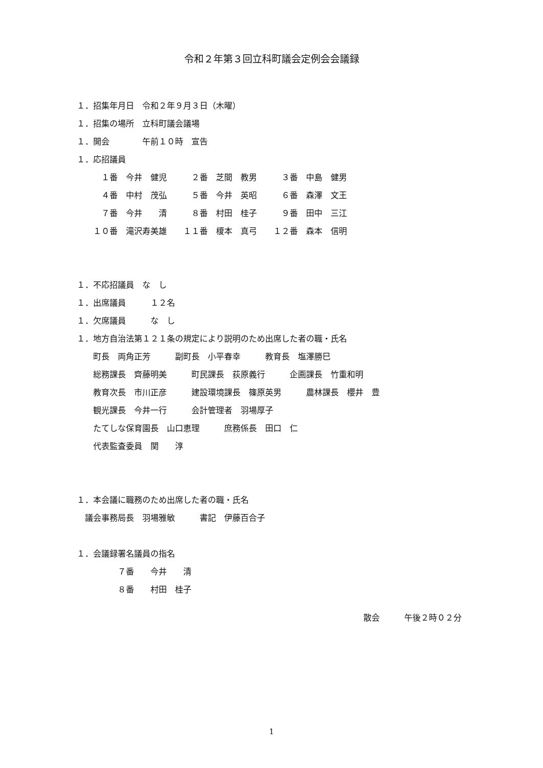令和２年第３回立科町議会定例会会議録
１．招集年月日　令和２年９月３日（木曜）
１．招集の場所　立科町議会議場
１．開会　　　　午前１０時　宣告
１．応招議員
　　　１番　今井　健児　　　２番　芝間　教男　　　３番　中島　健男
　　　４番　中村　茂弘　　　５番　今井　英昭　　　６番　森澤　文王
　　　７番　今井　　清　　　８番　村田　桂子　　　９番　田中　三江
　　１０番　滝沢寿美雄　　１１番　榎本　真弓　　１２番　森本　信明
１．不応招議員　な　し
１．出席議員　　　１２名
１．欠席議員　　　な　し
１．地方自治法第１２１条の規定により説明のため出席した者の職・氏名
　　町長　両角正芳　　　副町長　小平春幸　　　教育長　塩澤勝巳
　　総務課長　齊藤明美　　　町民課長　荻原義行　　　企画課長　竹重和明
　　教育次長　市川正彦　　　建設環境課長　篠原英男　　　農林課長　櫻井　豊
　　観光課長　今井一行　　　会計管理者　羽場厚子
　　たてしな保育園長　山口恵理　　　庶務係長　田口　仁
　　代表監査委員　関　　淳
１．本会議に職務のため出席した者の職・氏名
　議会事務局長　羽場雅敏　　　書記　伊藤百合子
１．会議録署名議員の指名
　　　　　７番　　今井　　清
　　　　　８番　　村田　桂子
散会　　　午後２時０２分
1